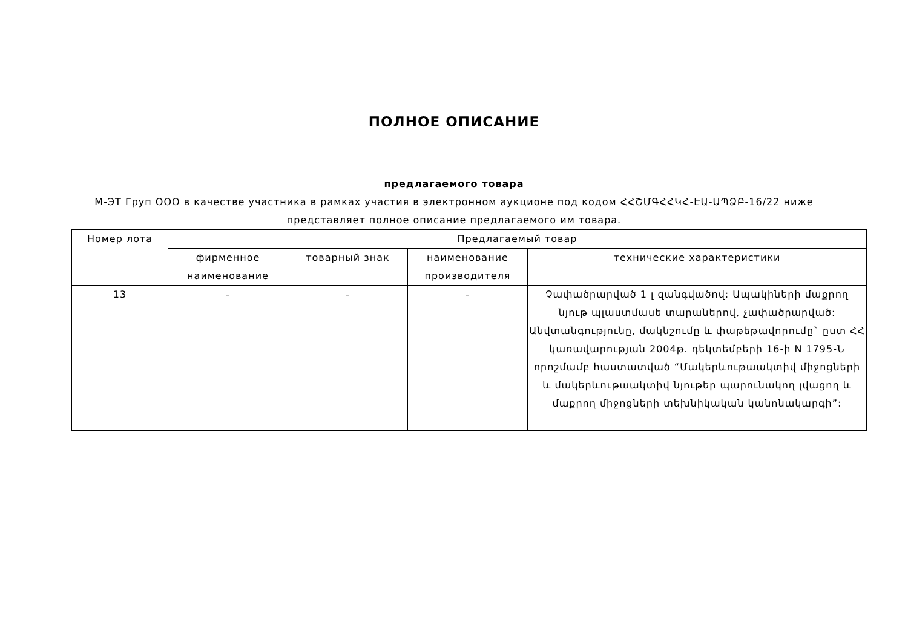ПОЛНОЕ ОПИСАНИЕ
предлагаемого товара
М-ЭТ Груп ООО в качестве участника в рамках участия в электронном аукционе под кодом ՀՀՇՄԳՀՀԿՀ-ԷԱ-ԱՊՁԲ-16/22 ниже представляет полное описание предлагаемого им товара.
| Номер лота | Предлагаемый товар | | | |
| --- | --- | --- | --- | --- |
| | фирменное наименование | товарный знак | наименование производителя | технические характеристики |
| 13 | - | - | - | Չափածրարված 1 լ զանգվածով: Ապակիների մաքրող նյութ պլաստմասե տարաներով, չափածրարված: Անվտանգությունը, մակնշումը և փաթեթավորումը` ըստ ՀՀ կառավարության 2004թ. դեկտեմբերի 16-ի N 1795-Ն որոշմամբ հաստատված “Մակերևութաակտիվ միջոցների և մակերևութաակտիվ նյութեր պարունակող լվացող և մաքրող միջոցների տեխնիկական կանոնակարգի”: |